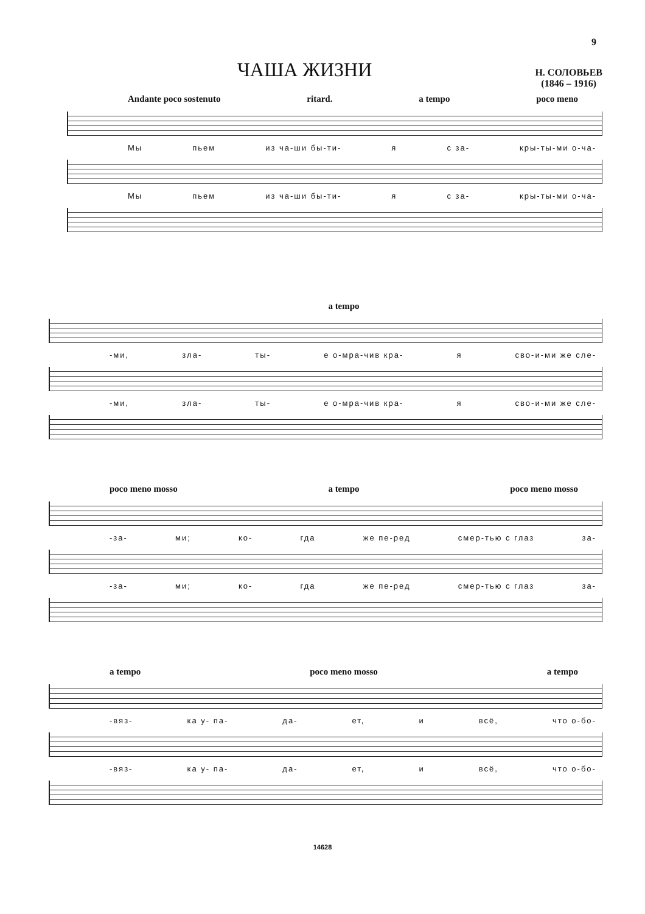9
ЧАША ЖИЗНИ
Н. СОЛОВЬЕВ
(1846 – 1916)
Andante poco sostenuto ritard. a tempo poco meno
Мы пьем из ча-ши бы-ти- я с за- кры-ты-ми о-ча-
Мы пьем из ча-ши бы-ти- я с за- кры-ты-ми о-ча-
a tempo
-ми, зла- ты- е о-мра-чив кра- я сво-и-ми же сле-
-ми, зла- ты- е о-мра-чив кра- я сво-и-ми же сле-
poco meno mosso a tempo poco meno mosso
-за- ми; ко- гда же пе-ред смер-тью с глаз за-
-за- ми; ко- гда же пе-ред смер-тью с глаз за-
a tempo poco meno mosso a tempo
-вяз- ка у- па- да- ет, и всё, что о-бо-
-вяз- ка у- па- да- ет, и всё, что о-бо-
14628